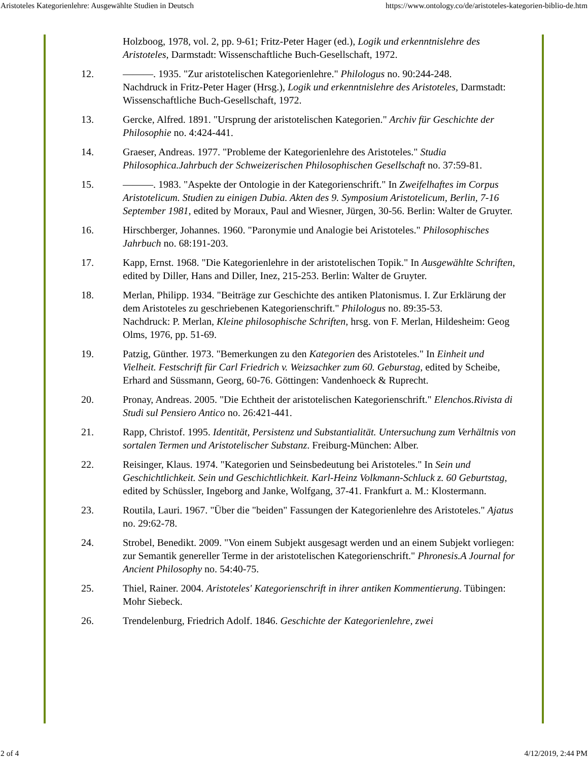Aristoteles Kategorienlehre: Ausgewählte Studien in Deutsch https://www.ontology.co/de/aristoteles-kategorien-biblio-de.htm
Holzboog, 1978, vol. 2, pp. 9-61; Fritz-Peter Hager (ed.), Logik und erkenntnislehre des Aristoteles, Darmstadt: Wissenschaftliche Buch-Gesellschaft, 1972.
12. ———. 1935. "Zur aristotelischen Kategorienlehre." Philologus no. 90:244-248.
Nachdruck in Fritz-Peter Hager (Hrsg.), Logik und erkenntnislehre des Aristoteles, Darmstadt: Wissenschaftliche Buch-Gesellschaft, 1972.
13. Gercke, Alfred. 1891. "Ursprung der aristotelischen Kategorien." Archiv für Geschichte der Philosophie no. 4:424-441.
14. Graeser, Andreas. 1977. "Probleme der Kategorienlehre des Aristoteles." Studia Philosophica.Jahrbuch der Schweizerischen Philosophischen Gesellschaft no. 37:59-81.
15. ———. 1983. "Aspekte der Ontologie in der Kategorienschrift." In Zweifelhaftes im Corpus Aristotelicum. Studien zu einigen Dubia. Akten des 9. Symposium Aristotelicum, Berlin, 7-16 September 1981, edited by Moraux, Paul and Wiesner, Jürgen, 30-56. Berlin: Walter de Gruyter.
16. Hirschberger, Johannes. 1960. "Paronymie und Analogie bei Aristoteles." Philosophisches Jahrbuch no. 68:191-203.
17. Kapp, Ernst. 1968. "Die Kategorienlehre in der aristotelischen Topik." In Ausgewählte Schriften, edited by Diller, Hans and Diller, Inez, 215-253. Berlin: Walter de Gruyter.
18. Merlan, Philipp. 1934. "Beiträge zur Geschichte des antiken Platonismus. I. Zur Erklärung der dem Aristoteles zu geschriebenen Kategorienschrift." Philologus no. 89:35-53.
Nachdruck: P. Merlan, Kleine philosophische Schriften, hrsg. von F. Merlan, Hildesheim: Geog Olms, 1976, pp. 51-69.
19. Patzig, Günther. 1973. "Bemerkungen zu den Kategorien des Aristoteles." In Einheit und Vielheit. Festschrift für Carl Friedrich v. Weizsachker zum 60. Geburstag, edited by Scheibe, Erhard and Süssmann, Georg, 60-76. Göttingen: Vandenhoeck & Ruprecht.
20. Pronay, Andreas. 2005. "Die Echtheit der aristotelischen Kategorienschrift." Elenchos.Rivista di Studi sul Pensiero Antico no. 26:421-441.
21. Rapp, Christof. 1995. Identität, Persistenz und Substantialität. Untersuchung zum Verhältnis von sortalen Termen und Aristotelischer Substanz. Freiburg-München: Alber.
22. Reisinger, Klaus. 1974. "Kategorien und Seinsbedeutung bei Aristoteles." In Sein und Geschichtlichkeit. Sein und Geschichtlichkeit. Karl-Heinz Volkmann-Schluck z. 60 Geburtstag, edited by Schüssler, Ingeborg and Janke, Wolfgang, 37-41. Frankfurt a. M.: Klostermann.
23. Routila, Lauri. 1967. "Über die "beiden" Fassungen der Kategorienlehre des Aristoteles." Ajatus no. 29:62-78.
24. Strobel, Benedikt. 2009. "Von einem Subjekt ausgesagt werden und an einem Subjekt vorliegen: zur Semantik genereller Terme in der aristotelischen Kategorienschrift." Phronesis.A Journal for Ancient Philosophy no. 54:40-75.
25. Thiel, Rainer. 2004. Aristoteles' Kategorienschrift in ihrer antiken Kommentierung. Tübingen: Mohr Siebeck.
26. Trendelenburg, Friedrich Adolf. 1846. Geschichte der Kategorienlehre, zwei
2 of 4 4/12/2019, 2:44 PM